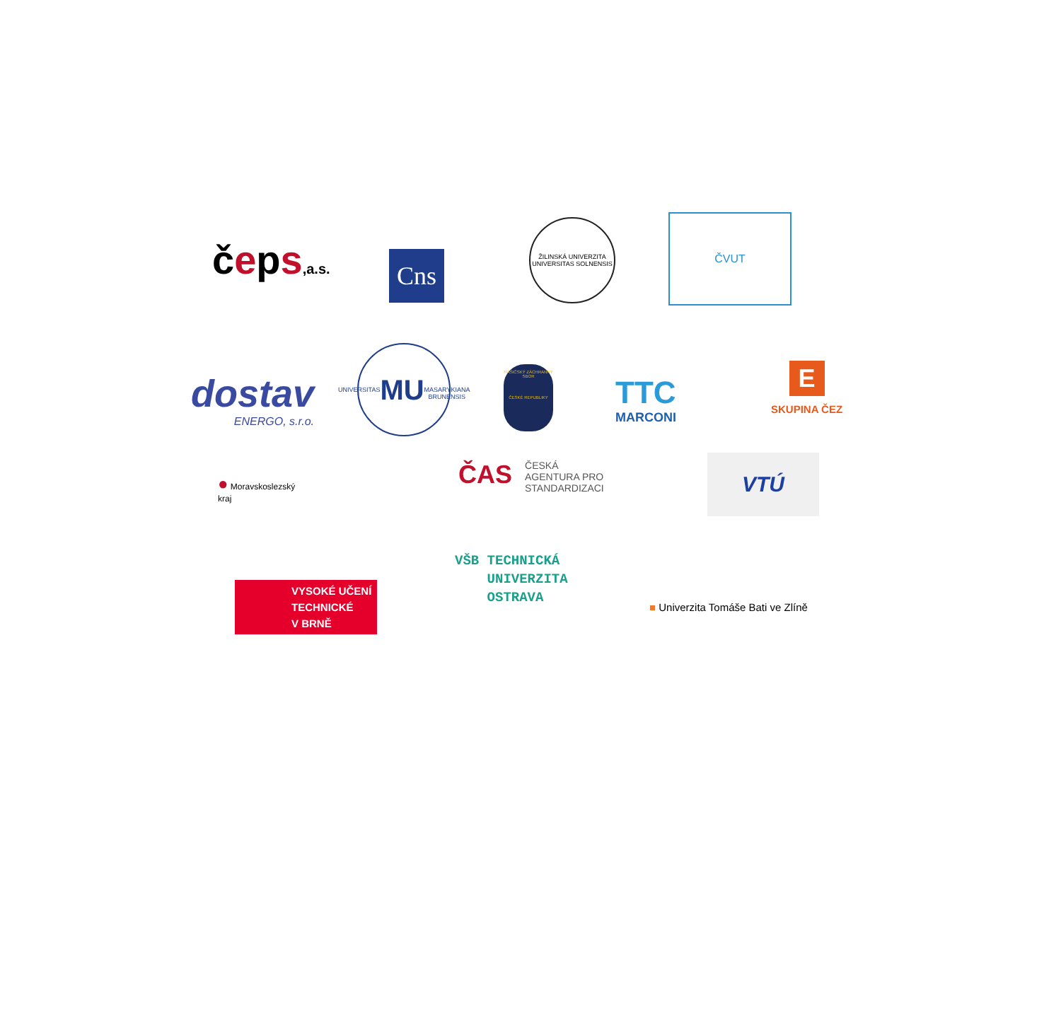čeps,a.s. Cns
ŽILINSKÁ UNIVERZITA
UNIVERSITAS SOLNENSIS
ČVUT
dostav
ENERGO, s.r.o.
UNIVERSITAS
MU
MASARYKIANA BRUNENSIS
HASIČSKÝ ZÁCHRANNÝ SBOR
ČESKÉ REPUBLIKY
TTC
MARCONI
E
SKUPINA ČEZ
● Moravskoslezský
kraj
ČAS ČESKÁ
AGENTURA PRO
STANDARDIZACI
VTÚ
VYSOKÉ UČENÍ
TECHNICKÉ
V BRNĚ
VŠB TECHNICKÁ
UNIVERZITA
OSTRAVA
■ Univerzita Tomáše Bati ve Zlíně